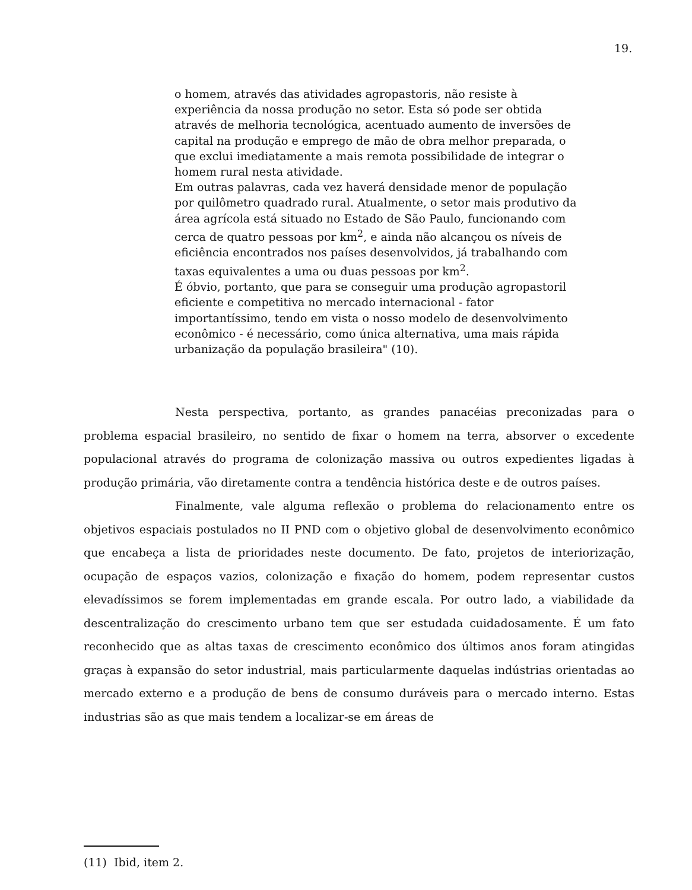19.
o homem, através das atividades agropastoris, não resiste à experiência da nossa produção no setor. Esta só pode ser obtida através de melhoria tecnológica, acentuado aumento de inversões de capital na produção e emprego de mão de obra melhor preparada, o que exclui imediatamente a mais remota possibilidade de integrar o homem rural nesta atividade.
Em outras palavras, cada vez haverá densidade menor de população por quilômetro quadrado rural. Atualmente, o setor mais produtivo da área agrícola está situado no Estado de São Paulo, funcionando com cerca de quatro pessoas por km<sup>2</sup>, e ainda não alcançou os níveis de eficiência encontrados nos países desenvolvidos, já trabalhando com taxas equivalentes a uma ou duas pessoas por km<sup>2</sup>.
É óbvio, portanto, que para se conseguir uma produção agropastoril eficiente e competitiva no mercado internacional - fator importantíssimo, tendo em vista o nosso modelo de desenvolvimento econômico - é necessário, como única alternativa, uma mais rápida urbanização da população brasileira" (10).
Nesta perspectiva, portanto, as grandes panacéias preconizadas para o problema espacial brasileiro, no sentido de fixar o homem na terra, absorver o excedente populacional através do programa de colonização massiva ou outros expedientes ligadas à produção primária, vão diretamente contra a tendência histórica deste e de outros países.
Finalmente, vale alguma reflexão o problema do relacionamento entre os objetivos espaciais postulados no II PND com o objetivo global de desenvolvimento econômico que encabeça a lista de prioridades neste documento. De fato, projetos de interiorização, ocupação de espaços vazios, colonização e fixação do homem, podem representar custos elevadíssimos se forem implementadas em grande escala. Por outro lado, a viabilidade da descentralização do crescimento urbano tem que ser estudada cuidadosamente. É um fato reconhecido que as altas taxas de crescimento econômico dos últimos anos foram atingidas graças à expansão do setor industrial, mais particularmente daquelas indústrias orientadas ao mercado externo e a produção de bens de consumo duráveis para o mercado interno. Estas industrias são as que mais tendem a localizar-se em áreas de
(11) Ibid, item 2.